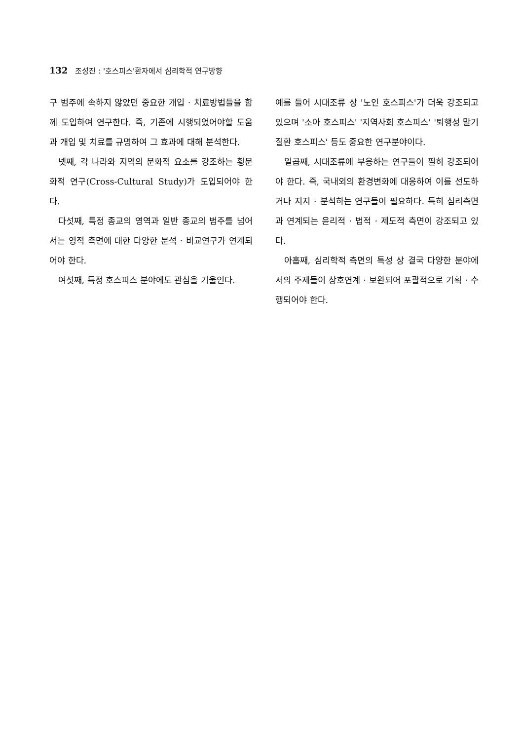132 조성진 : '호스피스'환자에서 심리학적 연구방향
구 범주에 속하지 않았던 중요한 개입 · 치료방법들을 함께 도입하여 연구한다. 즉, 기존에 시행되었어야할 도움과 개입 및 치료를 규명하여 그 효과에 대해 분석한다.
넷째, 각 나라와 지역의 문화적 요소를 강조하는 횡문화적 연구(Cross-Cultural Study)가 도입되어야 한다.
다섯째, 특정 종교의 영역과 일반 종교의 범주를 넘어서는 영적 측면에 대한 다양한 분석 · 비교연구가 연계되어야 한다.
여섯째, 특정 호스피스 분야에도 관심을 기울인다.
예를 들어 시대조류 상 '노인 호스피스'가 더욱 강조되고 있으며 '소아 호스피스' '지역사회 호스피스' '퇴행성 말기질환 호스피스' 등도 중요한 연구분야이다.
일곱째, 시대조류에 부응하는 연구들이 필히 강조되어야 한다. 즉, 국내외의 환경변화에 대응하여 이를 선도하거나 지지 · 분석하는 연구들이 필요하다. 특히 심리측면과 연계되는 윤리적 · 법적 · 제도적 측면이 강조되고 있다.
아홉째, 심리학적 측면의 특성 상 결국 다양한 분야에서의 주제들이 상호연계 · 보완되어 포괄적으로 기획 · 수행되어야 한다.